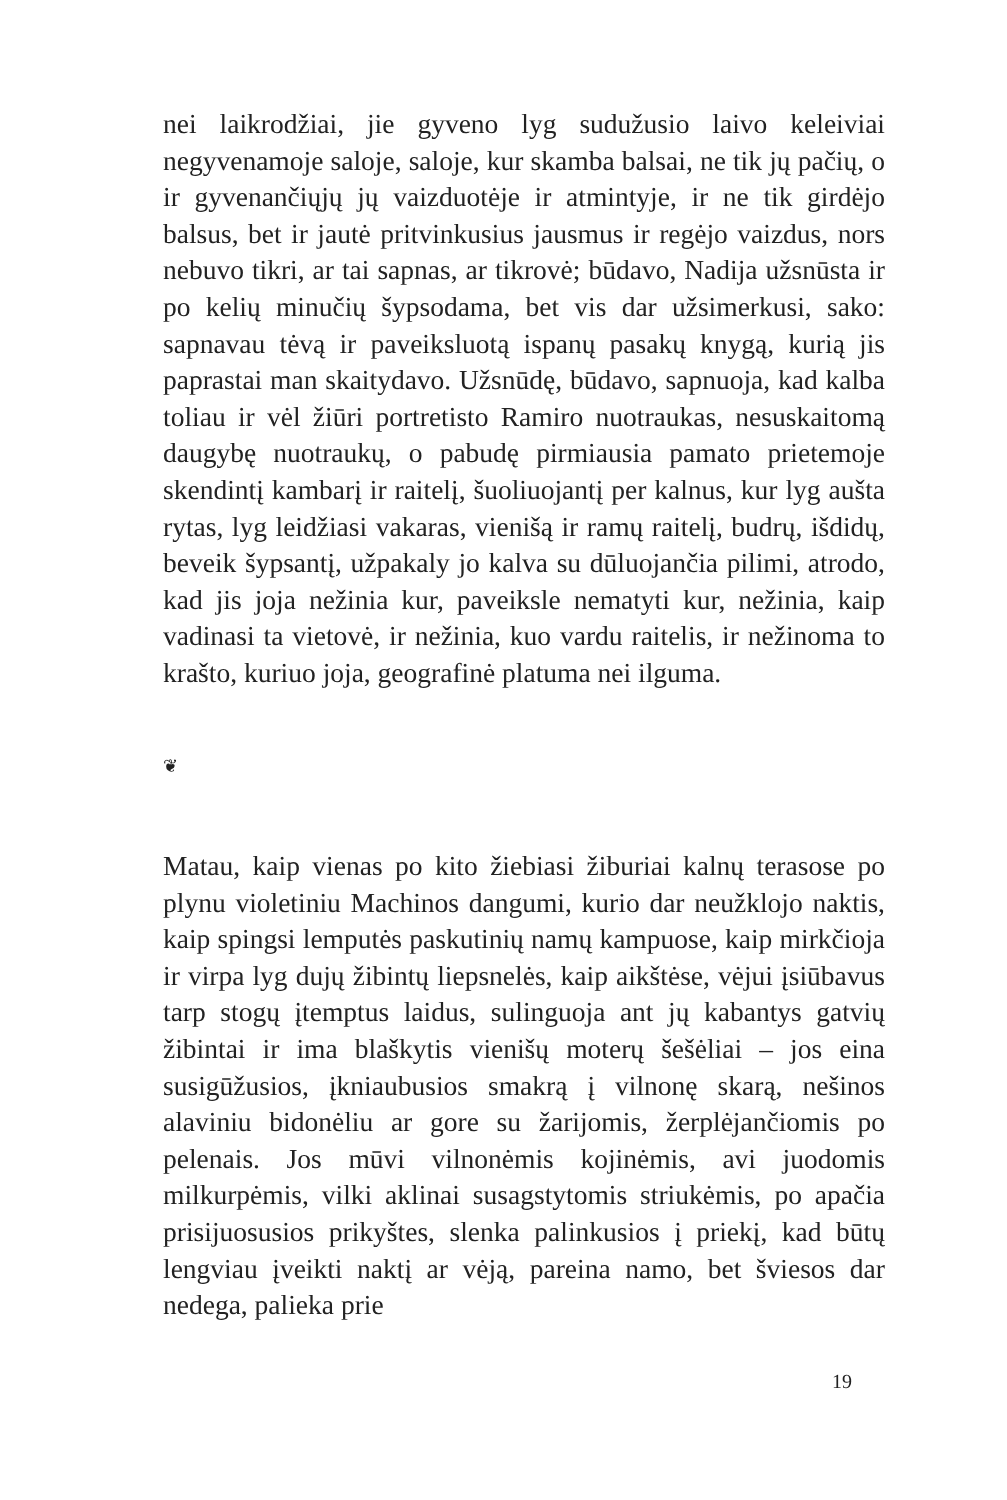nei laikrodžiai, jie gyveno lyg sudužusio laivo keleiviai negyvenamoje saloje, saloje, kur skamba balsai, ne tik jų pačių, o ir gyvenančiųjų jų vaizduotėje ir atmintyje, ir ne tik girdėjo balsus, bet ir jautė pritvinkusius jausmus ir regėjo vaizdus, nors nebuvo tikri, ar tai sapnas, ar tikrovė; būdavo, Nadija užsnūsta ir po kelių minučių šypsodama, bet vis dar užsimerkusi, sako: sapnavau tėvą ir paveiksluotą ispanų pasakų knygą, kurią jis paprastai man skaitydavo. Užsnūdę, būdavo, sapnuoja, kad kalba toliau ir vėl žiūri portretisto Ramiro nuotraukas, nesuskaitomą daugybę nuotraukų, o pabudę pirmiausia pamato prietemoje skendintį kambarį ir raitelį, šuoliuojantį per kalnus, kur lyg aušta rytas, lyg leidžiasi vakaras, vienišą ir ramų raitelį, budrų, išdidų, beveik šypsantį, užpakaly jo kalva su dūluojančia pilimi, atrodo, kad jis joja nežinia kur, paveiksle nematyti kur, nežinia, kaip vadinasi ta vietovė, ir nežinia, kuo vardu raitelis, ir nežinoma to krašto, kuriuo joja, geografinė platuma nei ilguma.
❦
Matau, kaip vienas po kito žiebiasi žiburiai kalnų terasose po plynu violetiniu Machinos dangumi, kurio dar neužklojo naktis, kaip spingsi lemputės paskutinių namų kampuose, kaip mirkčioja ir virpa lyg dujų žibintų liepsnelės, kaip aikštėse, vėjui įsiūbavus tarp stogų įtemptus laidus, sulinguoja ant jų kabantys gatvių žibintai ir ima blaškytis vienišų moterų šešėliai – jos eina susigūžusios, įkniaubusios smakrą į vilnonę skarą, nešinos alaviniu bidonėliu ar gore su žarijomis, žerplėjančiomis po pelenais. Jos mūvi vilnonėmis kojinėmis, avi juodomis milkurpėmis, vilki aklinai susagstytomis striukėmis, po apačia prisijuosusios prikyštes, slenka palinkusios į priekį, kad būtų lengviau įveikti naktį ar vėją, pareina namo, bet šviesos dar nedega, palieka prie
19